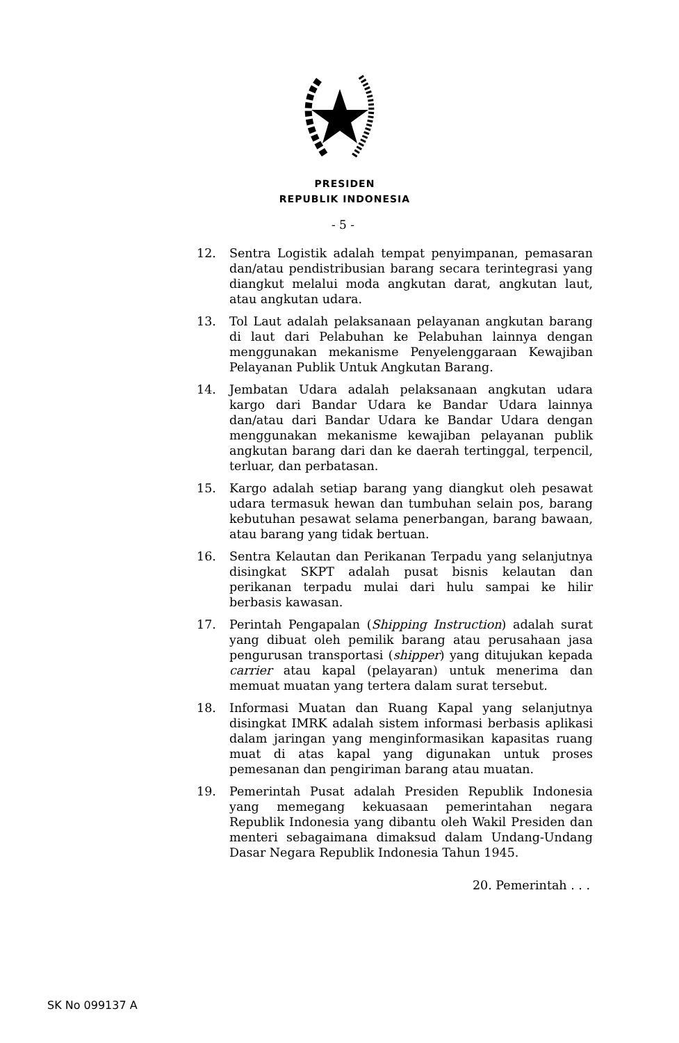PRESIDEN
REPUBLIK INDONESIA
- 5 -
12. Sentra Logistik adalah tempat penyimpanan, pemasaran dan/atau pendistribusian barang secara terintegrasi yang diangkut melalui moda angkutan darat, angkutan laut, atau angkutan udara.
13. Tol Laut adalah pelaksanaan pelayanan angkutan barang di laut dari Pelabuhan ke Pelabuhan lainnya dengan menggunakan mekanisme Penyelenggaraan Kewajiban Pelayanan Publik Untuk Angkutan Barang.
14. Jembatan Udara adalah pelaksanaan angkutan udara kargo dari Bandar Udara ke Bandar Udara lainnya dan/atau dari Bandar Udara ke Bandar Udara dengan menggunakan mekanisme kewajiban pelayanan publik angkutan barang dari dan ke daerah tertinggal, terpencil, terluar, dan perbatasan.
15. Kargo adalah setiap barang yang diangkut oleh pesawat udara termasuk hewan dan tumbuhan selain pos, barang kebutuhan pesawat selama penerbangan, barang bawaan, atau barang yang tidak bertuan.
16. Sentra Kelautan dan Perikanan Terpadu yang selanjutnya disingkat SKPT adalah pusat bisnis kelautan dan perikanan terpadu mulai dari hulu sampai ke hilir berbasis kawasan.
17. Perintah Pengapalan (Shipping Instruction) adalah surat yang dibuat oleh pemilik barang atau perusahaan jasa pengurusan transportasi (shipper) yang ditujukan kepada carrier atau kapal (pelayaran) untuk menerima dan memuat muatan yang tertera dalam surat tersebut.
18. Informasi Muatan dan Ruang Kapal yang selanjutnya disingkat IMRK adalah sistem informasi berbasis aplikasi dalam jaringan yang menginformasikan kapasitas ruang muat di atas kapal yang digunakan untuk proses pemesanan dan pengiriman barang atau muatan.
19. Pemerintah Pusat adalah Presiden Republik Indonesia yang memegang kekuasaan pemerintahan negara Republik Indonesia yang dibantu oleh Wakil Presiden dan menteri sebagaimana dimaksud dalam Undang-Undang Dasar Negara Republik Indonesia Tahun 1945.
20. Pemerintah . . .
SK No 099137 A